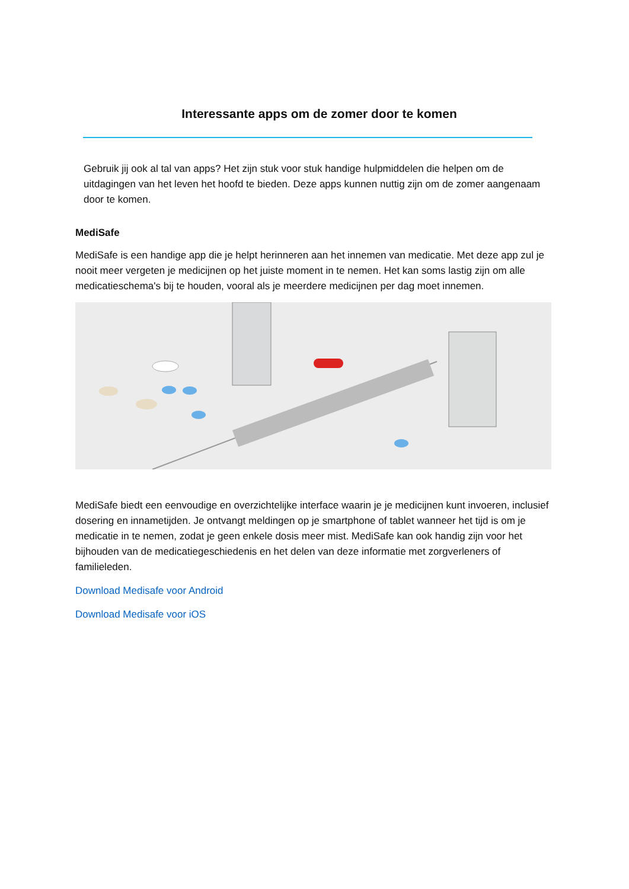Interessante apps om de zomer door te komen
Gebruik jij ook al tal van apps? Het zijn stuk voor stuk handige hulpmiddelen die helpen om de uitdagingen van het leven het hoofd te bieden. Deze apps kunnen nuttig zijn om de zomer aangenaam door te komen.
MediSafe
MediSafe is een handige app die je helpt herinneren aan het innemen van medicatie. Met deze app zul je nooit meer vergeten je medicijnen op het juiste moment in te nemen. Het kan soms lastig zijn om alle medicatieschema's bij te houden, vooral als je meerdere medicijnen per dag moet innemen.
MediSafe biedt een eenvoudige en overzichtelijke interface waarin je je medicijnen kunt invoeren, inclusief dosering en innametijden. Je ontvangt meldingen op je smartphone of tablet wanneer het tijd is om je medicatie in te nemen, zodat je geen enkele dosis meer mist. MediSafe kan ook handig zijn voor het bijhouden van de medicatiegeschiedenis en het delen van deze informatie met zorgverleners of familieleden.
Download Medisafe voor Android
Download Medisafe voor iOS